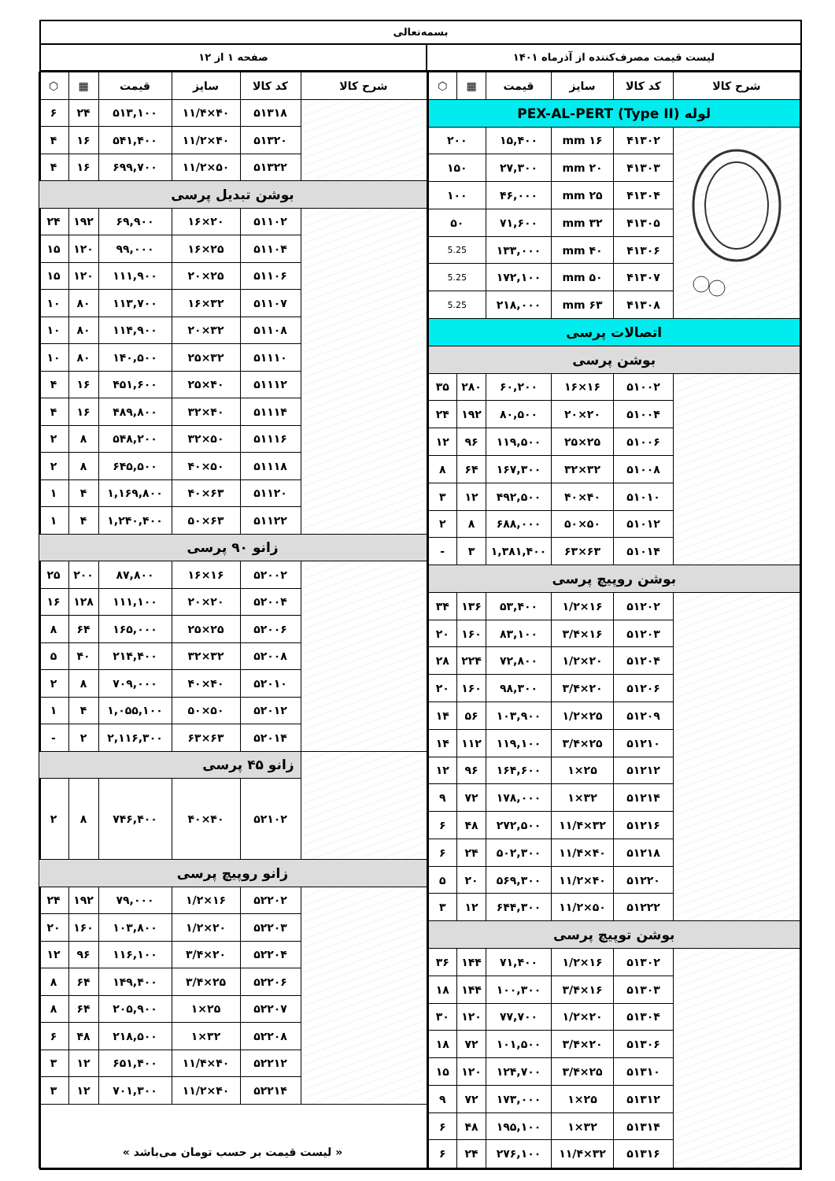بسمه‌تعالی
لیست قیمت مصرف‌کننده از آذرماه ۱۴۰۱ صفحه ۱ از ۱۲
| شرح کالا | کد کالا | سایز | قیمت | ▦ | ⬡ |
| --- | --- | --- | --- | --- | --- |
| لوله PEX-AL-PERT (Type II) | | | | | |
| | ۴۱۳۰۲ | ۱۶ mm | ۱۵,۴۰۰ | ۲۰۰ | |
| | ۴۱۳۰۳ | ۲۰ mm | ۲۷,۳۰۰ | ۱۵۰ | |
| | ۴۱۳۰۴ | ۲۵ mm | ۴۶,۰۰۰ | ۱۰۰ | |
| | ۴۱۳۰۵ | ۳۲ mm | ۷۱,۶۰۰ | ۵۰ | |
| | ۴۱۳۰۶ | ۴۰ mm | ۱۳۳,۰۰۰ | 5.25 | |
| | ۴۱۳۰۷ | ۵۰ mm | ۱۷۲,۱۰۰ | 5.25 | |
| | ۴۱۳۰۸ | ۶۳ mm | ۲۱۸,۰۰۰ | 5.25 | |
| اتصالات پرسی | | | | | |
| بوشن پرسی | | | | | |
| | ۵۱۰۰۲ | ۱۶×۱۶ | ۶۰,۲۰۰ | ۲۸۰ | ۳۵ |
| | ۵۱۰۰۴ | ۲۰×۲۰ | ۸۰,۵۰۰ | ۱۹۲ | ۲۴ |
| | ۵۱۰۰۶ | ۲۵×۲۵ | ۱۱۹,۵۰۰ | ۹۶ | ۱۲ |
| | ۵۱۰۰۸ | ۳۲×۳۲ | ۱۶۷,۳۰۰ | ۶۴ | ۸ |
| | ۵۱۰۱۰ | ۴۰×۴۰ | ۴۹۲,۵۰۰ | ۱۲ | ۳ |
| | ۵۱۰۱۲ | ۵۰×۵۰ | ۶۸۸,۰۰۰ | ۸ | ۲ |
| | ۵۱۰۱۴ | ۶۳×۶۳ | ۱,۳۸۱,۴۰۰ | ۳ | - |
| بوشن روپیچ پرسی | | | | | |
| | ۵۱۲۰۲ | ۱۶×۱/۲ | ۵۳,۴۰۰ | ۱۳۶ | ۳۴ |
| | ۵۱۲۰۳ | ۱۶×۳/۴ | ۸۳,۱۰۰ | ۱۶۰ | ۲۰ |
| | ۵۱۲۰۴ | ۲۰×۱/۲ | ۷۲,۸۰۰ | ۲۲۴ | ۲۸ |
| | ۵۱۲۰۶ | ۲۰×۳/۴ | ۹۸,۳۰۰ | ۱۶۰ | ۲۰ |
| | ۵۱۲۰۹ | ۲۵×۱/۲ | ۱۰۳,۹۰۰ | ۵۶ | ۱۴ |
| | ۵۱۲۱۰ | ۲۵×۳/۴ | ۱۱۹,۱۰۰ | ۱۱۲ | ۱۴ |
| | ۵۱۲۱۲ | ۲۵×۱ | ۱۶۴,۶۰۰ | ۹۶ | ۱۲ |
| | ۵۱۲۱۴ | ۳۲×۱ | ۱۷۸,۰۰۰ | ۷۲ | ۹ |
| | ۵۱۲۱۶ | ۳۲×۱۱/۴ | ۲۷۲,۵۰۰ | ۴۸ | ۶ |
| | ۵۱۲۱۸ | ۴۰×۱۱/۴ | ۵۰۲,۳۰۰ | ۲۴ | ۶ |
| | ۵۱۲۲۰ | ۴۰×۱۱/۲ | ۵۶۹,۳۰۰ | ۲۰ | ۵ |
| | ۵۱۲۲۲ | ۵۰×۱۱/۲ | ۶۴۴,۳۰۰ | ۱۲ | ۳ |
| بوشن توپیچ پرسی | | | | | |
| | ۵۱۳۰۲ | ۱۶×۱/۲ | ۷۱,۴۰۰ | ۱۴۴ | ۳۶ |
| | ۵۱۳۰۳ | ۱۶×۳/۴ | ۱۰۰,۳۰۰ | ۱۴۴ | ۱۸ |
| | ۵۱۳۰۴ | ۲۰×۱/۲ | ۷۷,۷۰۰ | ۱۲۰ | ۳۰ |
| | ۵۱۳۰۶ | ۲۰×۳/۴ | ۱۰۱,۵۰۰ | ۷۲ | ۱۸ |
| | ۵۱۳۱۰ | ۲۵×۳/۴ | ۱۲۴,۷۰۰ | ۱۲۰ | ۱۵ |
| | ۵۱۳۱۲ | ۲۵×۱ | ۱۷۳,۰۰۰ | ۷۲ | ۹ |
| | ۵۱۳۱۴ | ۳۲×۱ | ۱۹۵,۱۰۰ | ۴۸ | ۶ |
| | ۵۱۳۱۶ | ۳۲×۱۱/۴ | ۲۷۶,۱۰۰ | ۲۴ | ۶ |
| شرح کالا | کد کالا | سایز | قیمت | ▦ | ⬡ |
| --- | --- | --- | --- | --- | --- |
| | ۵۱۳۱۸ | ۴۰×۱۱/۴ | ۵۱۳,۱۰۰ | ۲۴ | ۶ |
| | ۵۱۳۲۰ | ۴۰×۱۱/۲ | ۵۴۱,۴۰۰ | ۱۶ | ۴ |
| | ۵۱۳۲۲ | ۵۰×۱۱/۲ | ۶۹۹,۷۰۰ | ۱۶ | ۴ |
| بوشن تبدیل پرسی | | | | | |
| | ۵۱۱۰۲ | ۲۰×۱۶ | ۶۹,۹۰۰ | ۱۹۲ | ۲۴ |
| | ۵۱۱۰۴ | ۲۵×۱۶ | ۹۹,۰۰۰ | ۱۲۰ | ۱۵ |
| | ۵۱۱۰۶ | ۲۵×۲۰ | ۱۱۱,۹۰۰ | ۱۲۰ | ۱۵ |
| | ۵۱۱۰۷ | ۳۲×۱۶ | ۱۱۳,۷۰۰ | ۸۰ | ۱۰ |
| | ۵۱۱۰۸ | ۳۲×۲۰ | ۱۱۴,۹۰۰ | ۸۰ | ۱۰ |
| | ۵۱۱۱۰ | ۳۲×۲۵ | ۱۴۰,۵۰۰ | ۸۰ | ۱۰ |
| | ۵۱۱۱۲ | ۴۰×۲۵ | ۴۵۱,۶۰۰ | ۱۶ | ۴ |
| | ۵۱۱۱۴ | ۴۰×۳۲ | ۴۸۹,۸۰۰ | ۱۶ | ۴ |
| | ۵۱۱۱۶ | ۵۰×۳۲ | ۵۴۸,۲۰۰ | ۸ | ۲ |
| | ۵۱۱۱۸ | ۵۰×۴۰ | ۶۴۵,۵۰۰ | ۸ | ۲ |
| | ۵۱۱۲۰ | ۶۳×۴۰ | ۱,۱۶۹,۸۰۰ | ۴ | ۱ |
| | ۵۱۱۲۲ | ۶۳×۵۰ | ۱,۲۴۰,۴۰۰ | ۴ | ۱ |
| زانو ۹۰ پرسی | | | | | |
| | ۵۲۰۰۲ | ۱۶×۱۶ | ۸۷,۸۰۰ | ۲۰۰ | ۲۵ |
| | ۵۲۰۰۴ | ۲۰×۲۰ | ۱۱۱,۱۰۰ | ۱۲۸ | ۱۶ |
| | ۵۲۰۰۶ | ۲۵×۲۵ | ۱۶۵,۰۰۰ | ۶۴ | ۸ |
| | ۵۲۰۰۸ | ۳۲×۳۲ | ۲۱۴,۴۰۰ | ۴۰ | ۵ |
| | ۵۲۰۱۰ | ۴۰×۴۰ | ۷۰۹,۰۰۰ | ۸ | ۲ |
| | ۵۲۰۱۲ | ۵۰×۵۰ | ۱,۰۵۵,۱۰۰ | ۴ | ۱ |
| | ۵۲۰۱۴ | ۶۳×۶۳ | ۲,۱۱۶,۳۰۰ | ۲ | - |
| | زانو ۴۵ پرسی | | | | |
| | ۵۲۱۰۲ | ۴۰×۴۰ | ۷۴۶,۴۰۰ | ۸ | ۲ |
| زانو روپیچ پرسی | | | | | |
| | ۵۲۲۰۲ | ۱۶×۱/۲ | ۷۹,۰۰۰ | ۱۹۲ | ۲۴ |
| | ۵۲۲۰۳ | ۲۰×۱/۲ | ۱۰۳,۸۰۰ | ۱۶۰ | ۲۰ |
| | ۵۲۲۰۴ | ۲۰×۳/۴ | ۱۱۶,۱۰۰ | ۹۶ | ۱۲ |
| | ۵۲۲۰۶ | ۲۵×۳/۴ | ۱۴۹,۴۰۰ | ۶۴ | ۸ |
| | ۵۲۲۰۷ | ۲۵×۱ | ۲۰۵,۹۰۰ | ۶۴ | ۸ |
| | ۵۲۲۰۸ | ۳۲×۱ | ۲۱۸,۵۰۰ | ۴۸ | ۶ |
| | ۵۲۲۱۲ | ۴۰×۱۱/۴ | ۶۵۱,۴۰۰ | ۱۲ | ۳ |
| | ۵۲۲۱۴ | ۴۰×۱۱/۲ | ۷۰۱,۳۰۰ | ۱۲ | ۳ |
| « لیست قیمت بر حسب تومان می‌باشد » | | | | | |